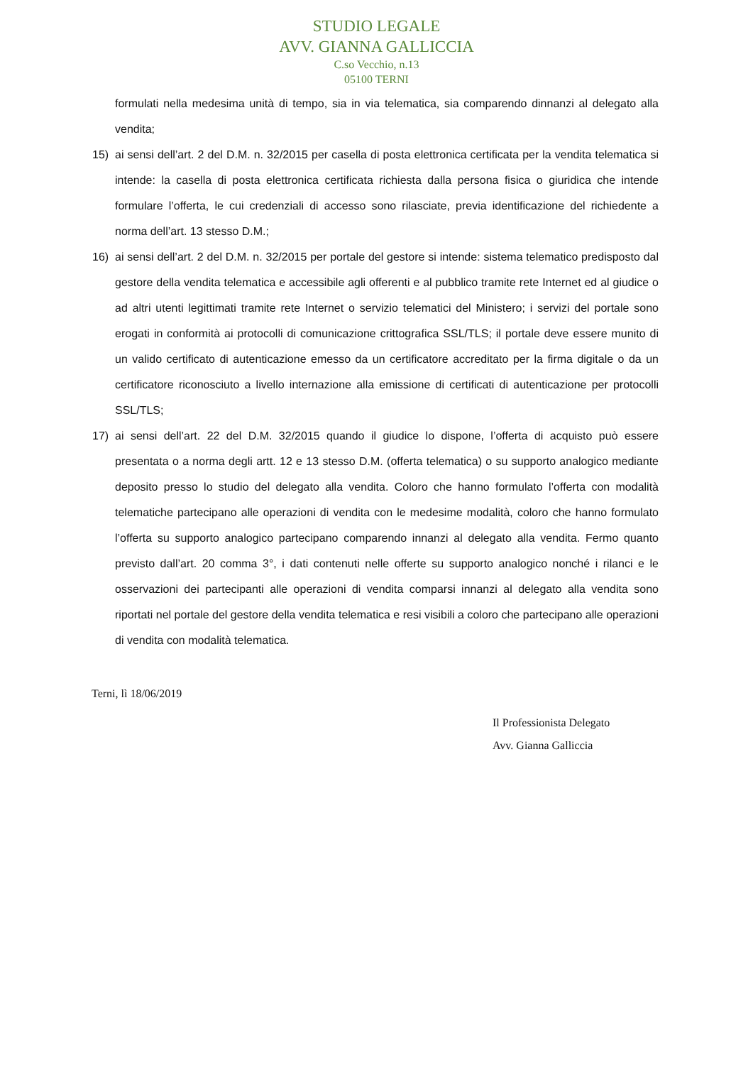STUDIO LEGALE
AVV. GIANNA GALLICCIA
C.so Vecchio, n.13
05100 TERNI
formulati nella medesima unità di tempo, sia in via telematica, sia comparendo dinnanzi al delegato alla vendita;
15) ai sensi dell’art. 2 del D.M. n. 32/2015 per casella di posta elettronica certificata per la vendita telematica si intende: la casella di posta elettronica certificata richiesta dalla persona fisica o giuridica che intende formulare l’offerta, le cui credenziali di accesso sono rilasciate, previa identificazione del richiedente a norma dell’art. 13 stesso D.M.;
16) ai sensi dell’art. 2 del D.M. n. 32/2015 per portale del gestore si intende: sistema telematico predisposto dal gestore della vendita telematica e accessibile agli offerenti e al pubblico tramite rete Internet ed al giudice o ad altri utenti legittimati tramite rete Internet o servizio telematici del Ministero; i servizi del portale sono erogati in conformità ai protocolli di comunicazione crittografica SSL/TLS; il portale deve essere munito di un valido certificato di autenticazione emesso da un certificatore accreditato per la firma digitale o da un certificatore riconosciuto a livello internazione alla emissione di certificati di autenticazione per protocolli SSL/TLS;
17) ai sensi dell’art. 22 del D.M. 32/2015 quando il giudice lo dispone, l’offerta di acquisto può essere presentata o a norma degli artt. 12 e 13 stesso D.M. (offerta telematica) o su supporto analogico mediante deposito presso lo studio del delegato alla vendita. Coloro che hanno formulato l’offerta con modalità telematiche partecipano alle operazioni di vendita con le medesime modalità, coloro che hanno formulato l’offerta su supporto analogico partecipano comparendo innanzi al delegato alla vendita. Fermo quanto previsto dall’art. 20 comma 3°, i dati contenuti nelle offerte su supporto analogico nonché i rilanci e le osservazioni dei partecipanti alle operazioni di vendita comparsi innanzi al delegato alla vendita sono riportati nel portale del gestore della vendita telematica e resi visibili a coloro che partecipano alle operazioni di vendita con modalità telematica.
Terni, lì 18/06/2019
Il Professionista Delegato
Avv. Gianna Galliccia